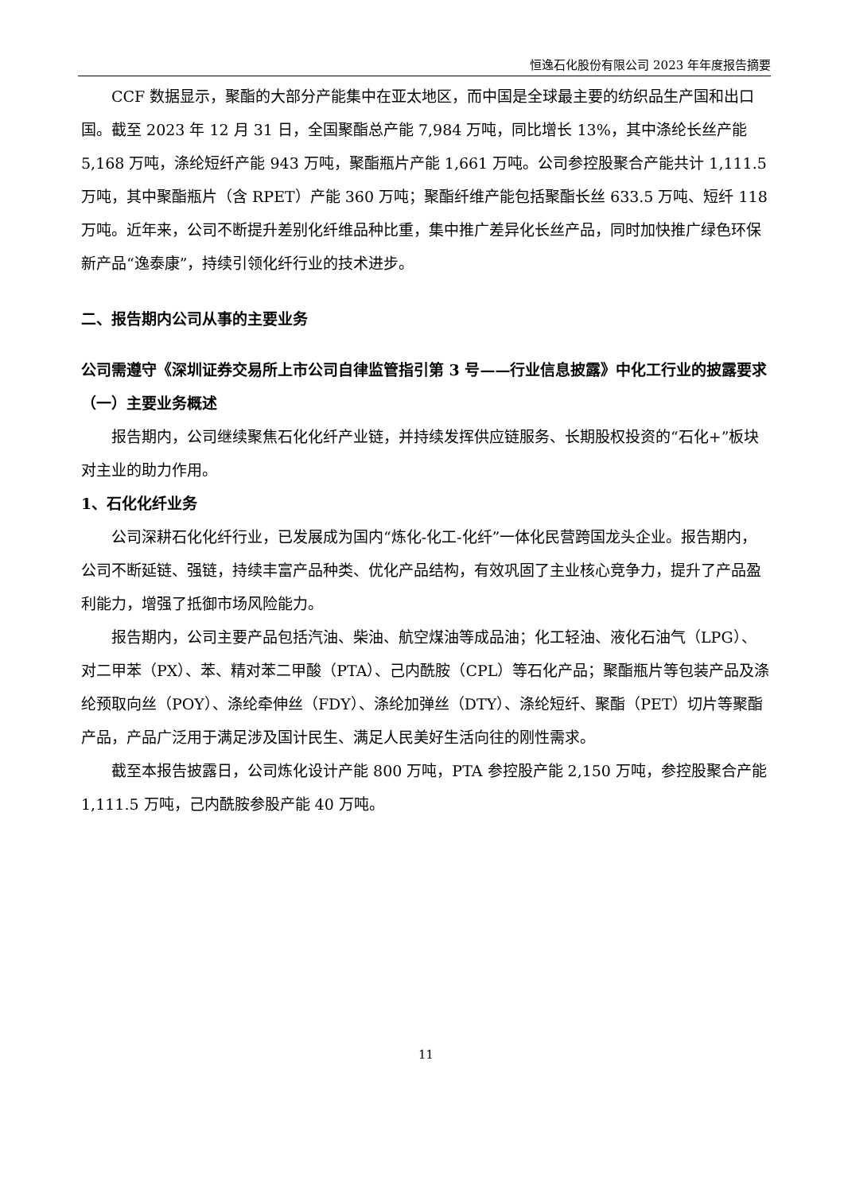恒逸石化股份有限公司 2023 年年度报告摘要
CCF 数据显示，聚酯的大部分产能集中在亚太地区，而中国是全球最主要的纺织品生产国和出口国。截至 2023 年 12 月 31 日，全国聚酯总产能 7,984 万吨，同比增长 13%，其中涤纶长丝产能 5,168 万吨，涤纶短纤产能 943 万吨，聚酯瓶片产能 1,661 万吨。公司参控股聚合产能共计 1,111.5 万吨，其中聚酯瓶片（含 RPET）产能 360 万吨；聚酯纤维产能包括聚酯长丝 633.5 万吨、短纤 118 万吨。近年来，公司不断提升差别化纤维品种比重，集中推广差异化长丝产品，同时加快推广绿色环保新产品“逸泰康”，持续引领化纤行业的技术进步。
二、报告期内公司从事的主要业务
公司需遵守《深圳证券交易所上市公司自律监管指引第 3 号——行业信息披露》中化工行业的披露要求
（一）主要业务概述
报告期内，公司继续聚焦石化化纤产业链，并持续发挥供应链服务、长期股权投资的“石化+”板块对主业的助力作用。
1、石化化纤业务
公司深耕石化化纤行业，已发展成为国内“炼化-化工-化纤”一体化民营跨国龙头企业。报告期内，公司不断延链、强链，持续丰富产品种类、优化产品结构，有效巩固了主业核心竞争力，提升了产品盈利能力，增强了抵御市场风险能力。
报告期内，公司主要产品包括汽油、柴油、航空煤油等成品油；化工轻油、液化石油气（LPG）、对二甲苯（PX）、苯、精对苯二甲酸（PTA）、己内酰胺（CPL）等石化产品；聚酯瓶片等包装产品及涤纶预取向丝（POY）、涤纶牵伸丝（FDY）、涤纶加弹丝（DTY）、涤纶短纤、聚酯（PET）切片等聚酯产品，产品广泛用于满足涉及国计民生、满足人民美好生活向往的刚性需求。
截至本报告披露日，公司炼化设计产能 800 万吨，PTA 参控股产能 2,150 万吨，参控股聚合产能 1,111.5 万吨，己内酰胺参股产能 40 万吨。
11